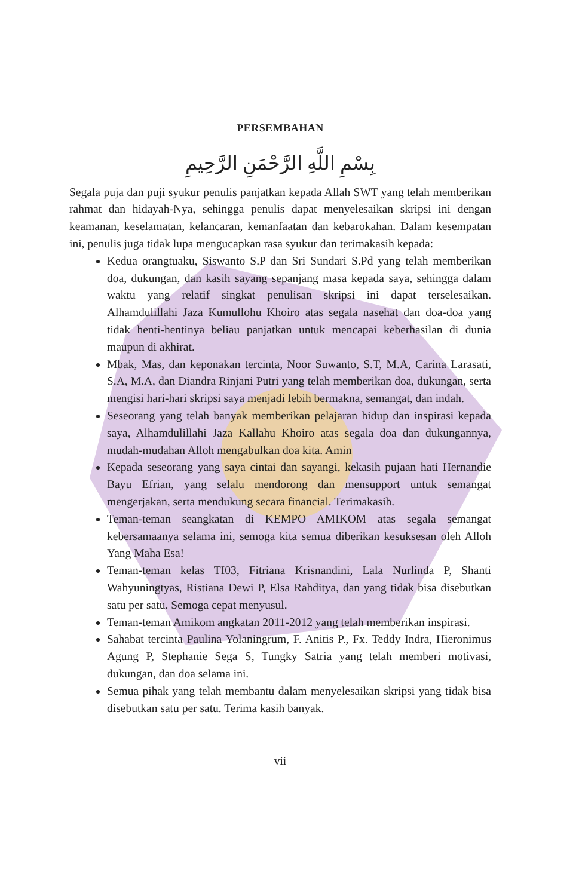PERSEMBAHAN
بِسْمِ اللَّهِ الرَّحْمَنِ الرَّحِيمِ
Segala puja dan puji syukur penulis panjatkan kepada Allah SWT yang telah memberikan rahmat dan hidayah-Nya, sehingga penulis dapat menyelesaikan skripsi ini dengan keamanan, keselamatan, kelancaran, kemanfaatan dan kebarokahan. Dalam kesempatan ini, penulis juga tidak lupa mengucapkan rasa syukur dan terimakasih kepada:
Kedua orangtuaku, Siswanto S.P dan Sri Sundari S.Pd yang telah memberikan doa, dukungan, dan kasih sayang sepanjang masa kepada saya, sehingga dalam waktu yang relatif singkat penulisan skripsi ini dapat terselesaikan. Alhamdulillahi Jaza Kumullohu Khoiro atas segala nasehat dan doa-doa yang tidak henti-hentinya beliau panjatkan untuk mencapai keberhasilan di dunia maupun di akhirat.
Mbak, Mas, dan keponakan tercinta, Noor Suwanto, S.T, M.A, Carina Larasati, S.A, M.A, dan Diandra Rinjani Putri yang telah memberikan doa, dukungan, serta mengisi hari-hari skripsi saya menjadi lebih bermakna, semangat, dan indah.
Seseorang yang telah banyak memberikan pelajaran hidup dan inspirasi kepada saya, Alhamdulillahi Jaza Kallahu Khoiro atas segala doa dan dukungannya, mudah-mudahan Alloh mengabulkan doa kita. Amin
Kepada seseorang yang saya cintai dan sayangi, kekasih pujaan hati Hernandie Bayu Efrian, yang selalu mendorong dan mensupport untuk semangat mengerjakan, serta mendukung secara financial. Terimakasih.
Teman-teman seangkatan di KEMPO AMIKOM atas segala semangat kebersamaanya selama ini, semoga kita semua diberikan kesuksesan oleh Alloh Yang Maha Esa!
Teman-teman kelas TI03, Fitriana Krisnandini, Lala Nurlinda P, Shanti Wahyuningtyas, Ristiana Dewi P, Elsa Rahditya, dan yang tidak bisa disebutkan satu per satu. Semoga cepat menyusul.
Teman-teman Amikom angkatan 2011-2012 yang telah memberikan inspirasi.
Sahabat tercinta Paulina Yolaningrum, F. Anitis P., Fx. Teddy Indra, Hieronimus Agung P, Stephanie Sega S, Tungky Satria yang telah memberi motivasi, dukungan, dan doa selama ini.
Semua pihak yang telah membantu dalam menyelesaikan skripsi yang tidak bisa disebutkan satu per satu. Terima kasih banyak.
vii